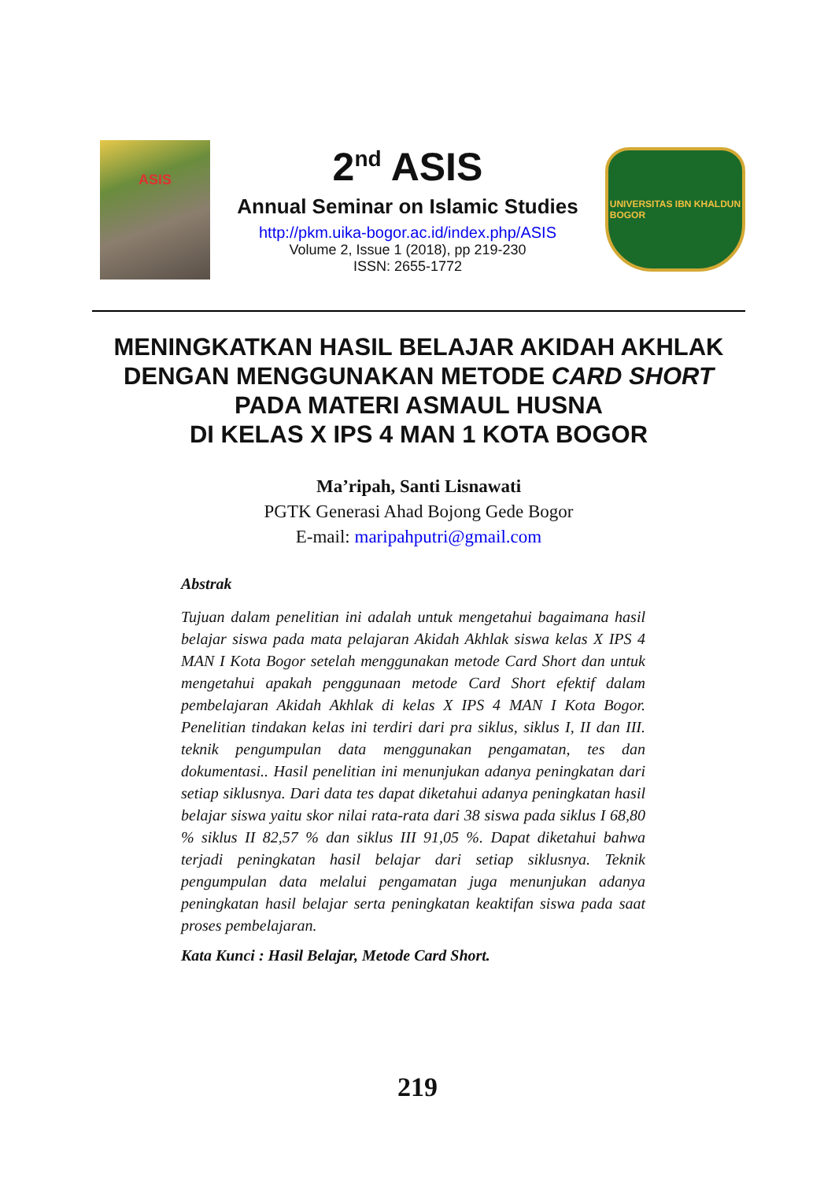ASIS
2<sup>nd</sup> ASIS
Annual Seminar on Islamic Studies
http://pkm.uika-bogor.ac.id/index.php/ASIS
Volume 2, Issue 1 (2018), pp 219-230
ISSN: 2655-1772
UNIVERSITAS IBN KHALDUN
BOGOR
MENINGKATKAN HASIL BELAJAR AKIDAH AKHLAK
DENGAN MENGGUNAKAN METODE CARD SHORT
PADA MATERI ASMAUL HUSNA
DI KELAS X IPS 4 MAN 1 KOTA BOGOR
Ma’ripah, Santi Lisnawati
PGTK Generasi Ahad Bojong Gede Bogor
E-mail: maripahputri@gmail.com
Abstrak
Tujuan dalam penelitian ini adalah untuk mengetahui bagaimana hasil belajar siswa pada mata pelajaran Akidah Akhlak siswa kelas X IPS 4 MAN I Kota Bogor setelah menggunakan metode Card Short dan untuk mengetahui apakah penggunaan metode Card Short efektif dalam pembelajaran Akidah Akhlak di kelas X IPS 4 MAN I Kota Bogor. Penelitian tindakan kelas ini terdiri dari pra siklus, siklus I, II dan III. teknik pengumpulan data menggunakan pengamatan, tes dan dokumentasi.. Hasil penelitian ini menunjukan adanya peningkatan dari setiap siklusnya. Dari data tes dapat diketahui adanya peningkatan hasil belajar siswa yaitu skor nilai rata-rata dari 38 siswa pada siklus I 68,80 % siklus II 82,57 % dan siklus III 91,05 %. Dapat diketahui bahwa terjadi peningkatan hasil belajar dari setiap siklusnya. Teknik pengumpulan data melalui pengamatan juga menunjukan adanya peningkatan hasil belajar serta peningkatan keaktifan siswa pada saat proses pembelajaran.
Kata Kunci : Hasil Belajar, Metode Card Short.
219